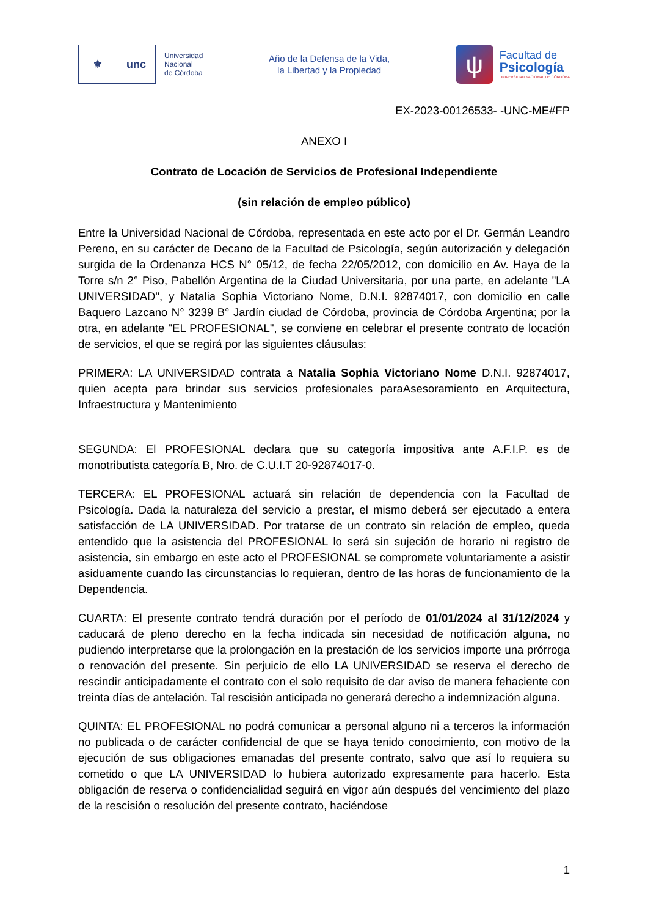⚜ unc
Universidad
Nacional
de Córdoba
Año de la Defensa de la Vida,
la Libertad y la Propiedad
ψ
Facultad de
Psicología
UNIVERSIDAD NACIONAL DE CÓRDOBA
EX-2023-00126533- -UNC-ME#FP
ANEXO I
Contrato de Locación de Servicios de Profesional Independiente
(sin relación de empleo público)
Entre la Universidad Nacional de Córdoba, representada en este acto por el Dr. Germán Leandro Pereno, en su carácter de Decano de la Facultad de Psicología, según autorización y delegación surgida de la Ordenanza HCS N° 05/12, de fecha 22/05/2012, con domicilio en Av. Haya de la Torre s/n 2° Piso, Pabellón Argentina de la Ciudad Universitaria, por una parte, en adelante "LA UNIVERSIDAD", y Natalia Sophia Victoriano Nome, D.N.I. 92874017, con domicilio en calle Baquero Lazcano N° 3239 B° Jardín ciudad de Córdoba, provincia de Córdoba Argentina; por la otra, en adelante "EL PROFESIONAL", se conviene en celebrar el presente contrato de locación de servicios, el que se regirá por las siguientes cláusulas:
PRIMERA: LA UNIVERSIDAD contrata a Natalia Sophia Victoriano Nome D.N.I. 92874017, quien acepta para brindar sus servicios profesionales paraAsesoramiento en Arquitectura, Infraestructura y Mantenimiento
SEGUNDA: El PROFESIONAL declara que su categoría impositiva ante A.F.I.P. es de monotributista categoría B, Nro. de C.U.I.T 20-92874017-0.
TERCERA: EL PROFESIONAL actuará sin relación de dependencia con la Facultad de Psicología. Dada la naturaleza del servicio a prestar, el mismo deberá ser ejecutado a entera satisfacción de LA UNIVERSIDAD. Por tratarse de un contrato sin relación de empleo, queda entendido que la asistencia del PROFESIONAL lo será sin sujeción de horario ni registro de asistencia, sin embargo en este acto el PROFESIONAL se compromete voluntariamente a asistir asiduamente cuando las circunstancias lo requieran, dentro de las horas de funcionamiento de la Dependencia.
CUARTA: El presente contrato tendrá duración por el período de 01/01/2024 al 31/12/2024 y caducará de pleno derecho en la fecha indicada sin necesidad de notificación alguna, no pudiendo interpretarse que la prolongación en la prestación de los servicios importe una prórroga o renovación del presente. Sin perjuicio de ello LA UNIVERSIDAD se reserva el derecho de rescindir anticipadamente el contrato con el solo requisito de dar aviso de manera fehaciente con treinta días de antelación. Tal rescisión anticipada no generará derecho a indemnización alguna.
QUINTA: EL PROFESIONAL no podrá comunicar a personal alguno ni a terceros la información no publicada o de carácter confidencial de que se haya tenido conocimiento, con motivo de la ejecución de sus obligaciones emanadas del presente contrato, salvo que así lo requiera su cometido o que LA UNIVERSIDAD lo hubiera autorizado expresamente para hacerlo. Esta obligación de reserva o confidencialidad seguirá en vigor aún después del vencimiento del plazo de la rescisión o resolución del presente contrato, haciéndose
1